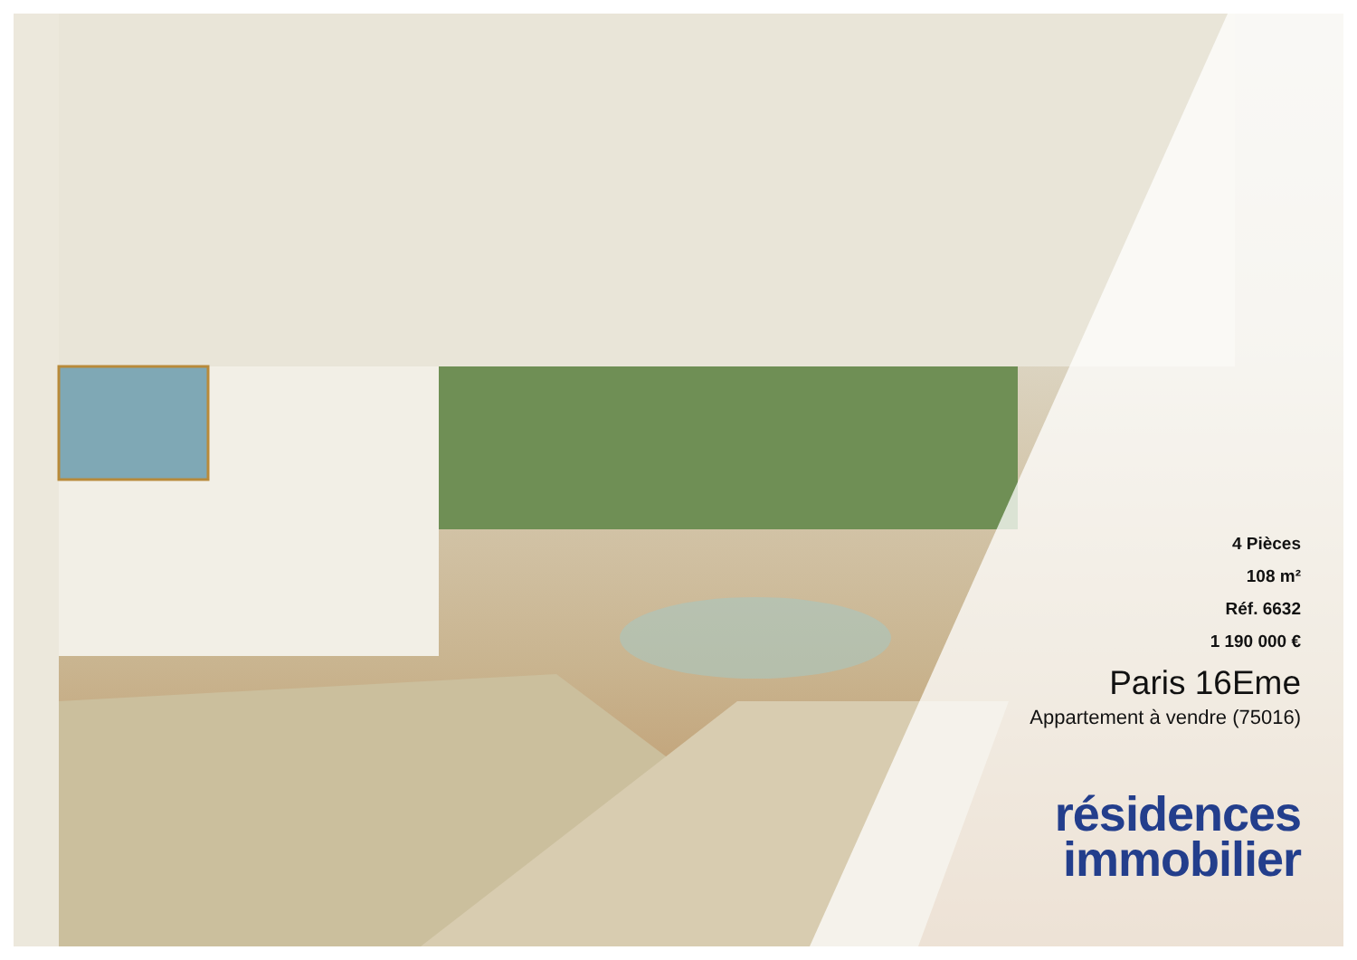4 Pièces
108 m²
Réf. 6632
1 190 000 €
Paris 16Eme
Appartement à vendre (75016)
résidences
immobilier